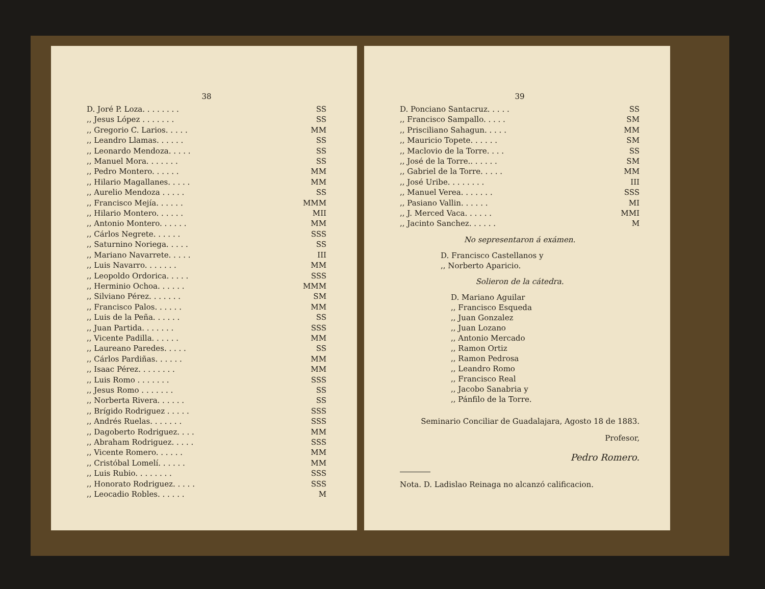38
| D. Joré P. Loza. . . . . . . . | SS |
| ,, Jesus López . . . . . . . | SS |
| ,, Gregorio C. Larios. . . . . | MM |
| ,, Leandro Llamas. . . . . . | SS |
| ,, Leonardo Mendoza. . . . . | SS |
| ,, Manuel Mora. . . . . . . | SS |
| ,, Pedro Montero. . . . . . | MM |
| ,, Hilario Magallanes. . . . . | MM |
| ,, Aurelio Mendoza . . . . . | SS |
| ,, Francisco Mejía. . . . . . | MMM |
| ,, Hilario Montero. . . . . . | MII |
| ,, Antonio Montero. . . . . . | MM |
| ,, Cárlos Negrete. . . . . . | SSS |
| ,, Saturnino Noriega. . . . . | SS |
| ,, Mariano Navarrete. . . . . | III |
| ,, Luis Navarro. . . . . . . | MM |
| ,, Leopoldo Ordorica. . . . . | SSS |
| ,, Herminio Ochoa. . . . . . | MMM |
| ,, Silviano Pérez. . . . . . . | SM |
| ,, Francisco Palos. . . . . . | MM |
| ,, Luis de la Peña. . . . . . | SS |
| ,, Juan Partida. . . . . . . | SSS |
| ,, Vicente Padilla. . . . . . | MM |
| ,, Laureano Paredes. . . . . | SS |
| ,, Cárlos Pardiñas. . . . . . | MM |
| ,, Isaac Pérez. . . . . . . . | MM |
| ,, Luis Romo . . . . . . . | SSS |
| ,, Jesus Romo . . . . . . . | SS |
| ,, Norberta Rivera. . . . . . | SS |
| ,, Brígido Rodriguez . . . . . | SSS |
| ,, Andrés Ruelas. . . . . . . | SSS |
| ,, Dagoberto Rodriguez. . . . | MM |
| ,, Abraham Rodriguez. . . . . | SSS |
| ,, Vicente Romero. . . . . . | MM |
| ,, Cristóbal Lomelí. . . . . . | MM |
| ,, Luis Rubio. . . . . . . . | SSS |
| ,, Honorato Rodriguez. . . . . | SSS |
| ,, Leocadio Robles. . . . . . | M |
39
| D. Ponciano Santacruz. . . . . | SS |
| ,, Francisco Sampallo. . . . . | SM |
| ,, Prisciliano Sahagun. . . . . | MM |
| ,, Mauricio Topete. . . . . . | SM |
| ,, Maclovio de la Torre. . . . | SS |
| ,, José de la Torre.. . . . . . | SM |
| ,, Gabriel de la Torre. . . . . | MM |
| ,, José Uribe. . . . . . . . | III |
| ,, Manuel Verea. . . . . . . | SSS |
| ,, Pasiano Vallin. . . . . . | MI |
| ,, J. Merced Vaca. . . . . . | MMI |
| ,, Jacinto Sanchez. . . . . . | M |
No sepresentaron á exámen.
D. Francisco Castellanos y
,, Norberto Aparicio.
Solieron de la cátedra.
D. Mariano Aguilar
,, Francisco Esqueda
,, Juan Gonzalez
,, Juan Lozano
,, Antonio Mercado
,, Ramon Ortiz
,, Ramon Pedrosa
,, Leandro Romo
,, Francisco Real
,, Jacobo Sanabria y
,, Pánfilo de la Torre.
Seminario Conciliar de Guadalajara, Agosto 18 de 1883.
Profesor,
Pedro Romero.
Nota. D. Ladislao Reinaga no alcanzó calificacion.